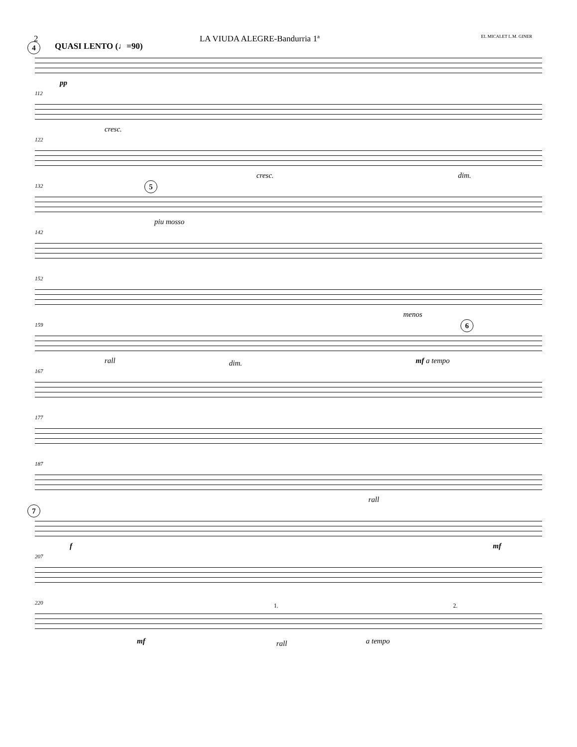2 LA VIUDA ALEGRE-Bandurria 1ª EL MICALET L.M. GINER
4 QUASI LENTO (♩=90)
pp
112
cresc.
122
cresc. dim.
132 5
piu mosso
142
152
menos
159 6
rall dim. mf a tempo
167
177
187
rall
7
f mf
207
220 1. 2.
mf rall a tempo